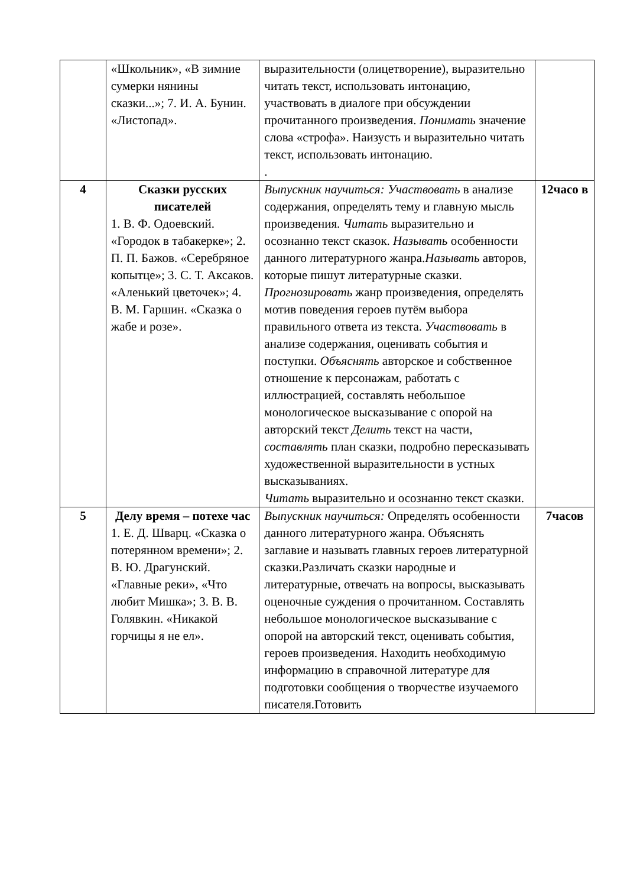| | «Школьник», «В зимние сумерки нянины сказки...»; 7. И. А. Бунин. «Листопад». | выразительности (олицетворение), выразительно читать текст, использовать интонацию, участвовать в диалоге при обсуждении прочитанного произведения. Понимать значение слова «строфа». Наизусть и выразительно читать текст, использовать интонацию. . | |
| 4 | Сказки русских писателей 1. В. Ф. Одоевский. «Городок в табакерке»; 2. П. П. Бажов. «Серебряное копытце»; 3. С. Т. Аксаков. «Аленький цветочек»; 4. В. М. Гаршин. «Сказка о жабе и розе». | Выпускник научиться: Участвовать в анализе содержания, определять тему и главную мысль произведения. Читать выразительно и осознанно текст сказок. Называть особенности данного литературного жанра. Называть авторов, которые пишут литературные сказки. Прогнозировать жанр произведения, определять мотив поведения героев путём выбора правильного ответа из текста. Участвовать в анализе содержания, оценивать события и поступки. Объяснять авторское и собственное отношение к персонажам, работать с иллюстрацией, составлять небольшое монологическое высказывание с опорой на авторский текст Делить текст на части, составлять план сказки, подробно пересказывать художественной выразительности в устных высказываниях. Читать выразительно и осознанно текст сказки. | 12часо в |
| 5 | Делу время – потехе час 1. Е. Д. Шварц. «Сказка о потерянном времени»; 2. В. Ю. Драгунский. «Главные реки», «Что любит Мишка»; 3. В. В. Голявкин. «Никакой горчицы я не ел». | Выпускник научиться: Определять особенности данного литературного жанра. Объяснять заглавие и называть главных героев литературной сказки.Различать сказки народные и литературные, отвечать на вопросы, высказывать оценочные суждения о прочитанном. Составлять небольшое монологическое высказывание с опорой на авторский текст, оценивать события, героев произведения. Находить необходимую информацию в справочной литературе для подготовки сообщения о творчестве изучаемого писателя.Готовить | 7часов |